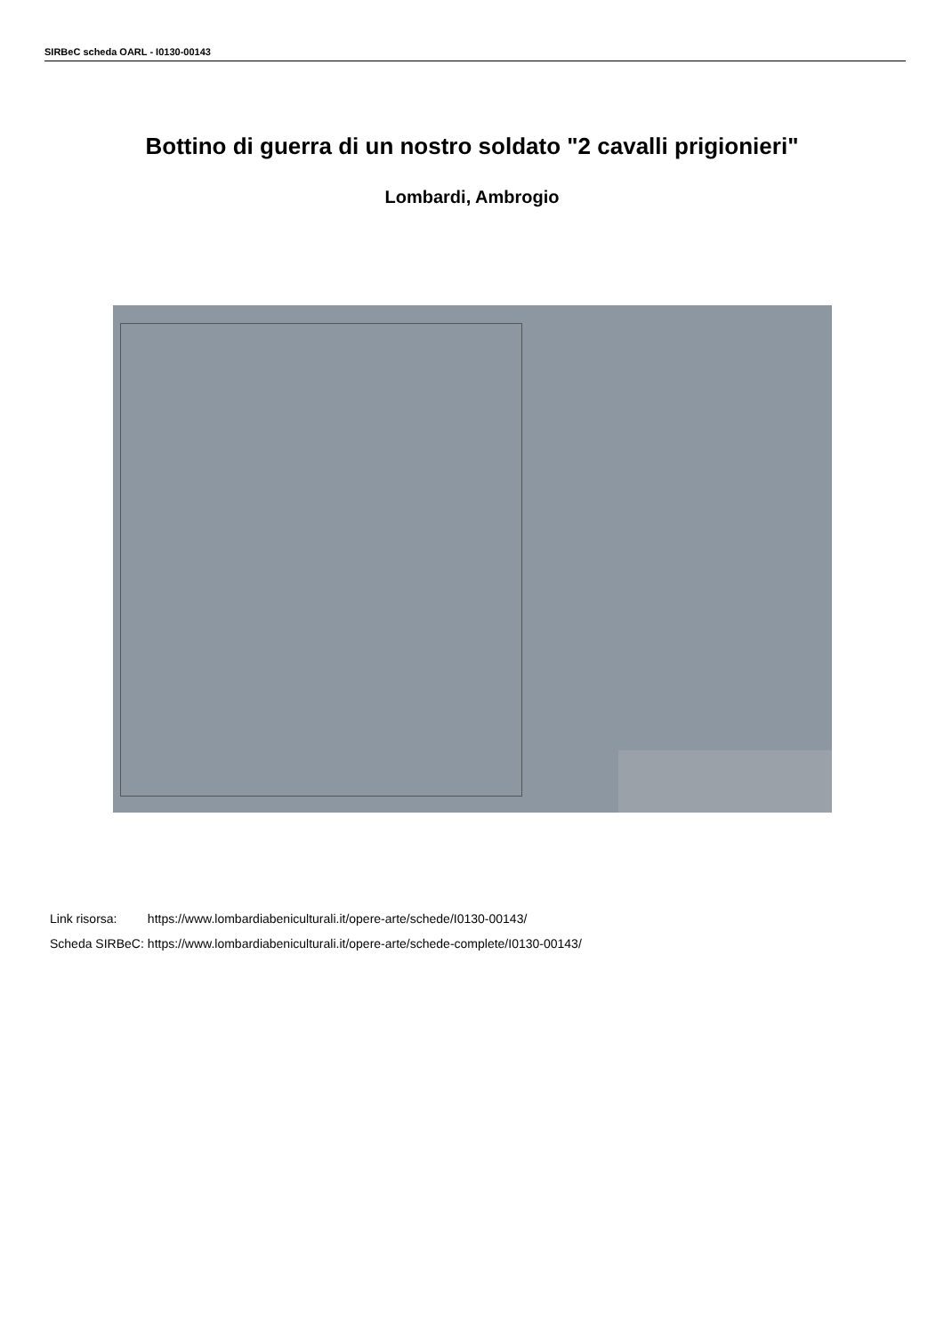SIRBeC scheda OARL - I0130-00143
Bottino di guerra di un nostro soldato "2 cavalli prigionieri"
Lombardi, Ambrogio
| Link risorsa: | https://www.lombardiabeniculturali.it/opere-arte/schede/I0130-00143/ |
| Scheda SIRBeC: | https://www.lombardiabeniculturali.it/opere-arte/schede-complete/I0130-00143/ |